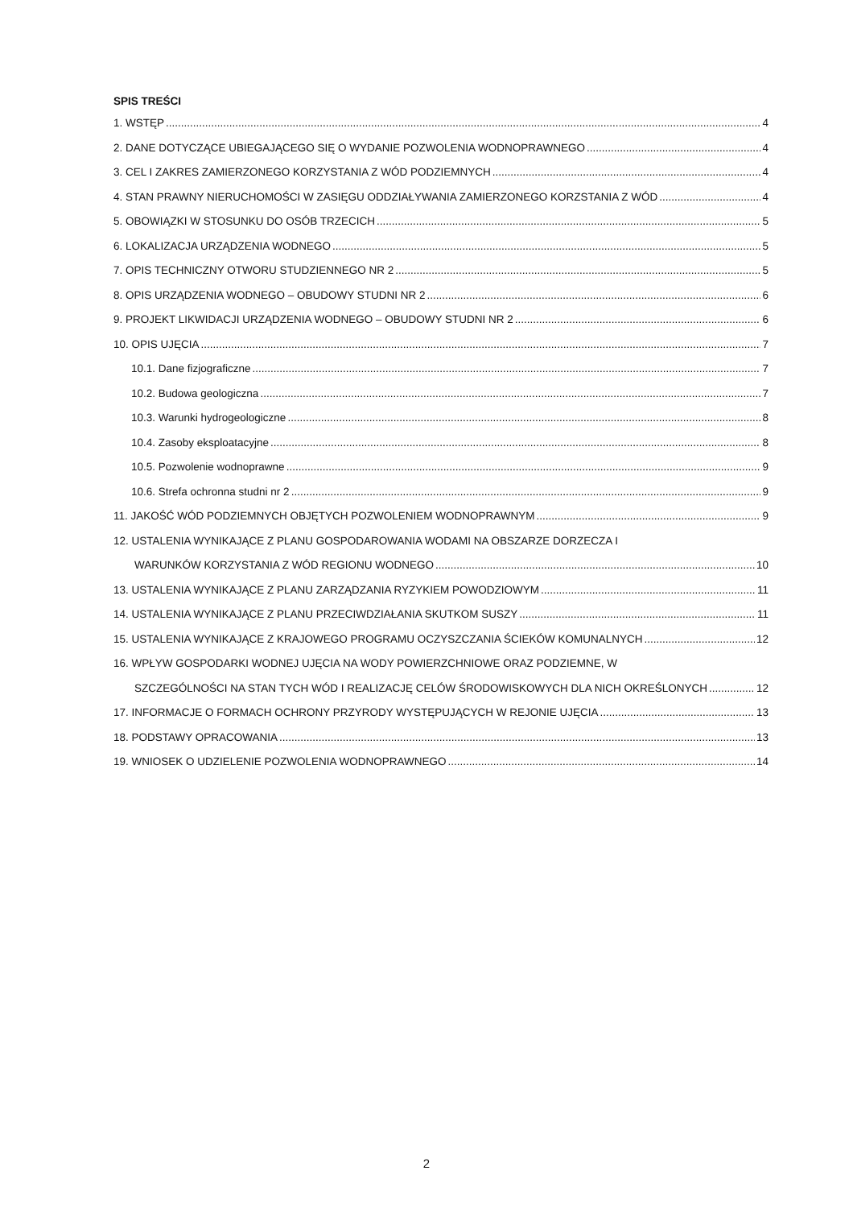SPIS TREŚCI
1. WSTĘP 4
2. DANE DOTYCZĄCE UBIEGAJĄCEGO SIĘ O WYDANIE POZWOLENIA WODNOPRAWNEGO 4
3. CEL I ZAKRES ZAMIERZONEGO KORZYSTANIA Z WÓD PODZIEMNYCH 4
4. STAN PRAWNY NIERUCHOMOŚCI W ZASIĘGU ODDZIAŁYWANIA ZAMIERZONEGO KORZSTANIA Z WÓD 4
5. OBOWIĄZKI W STOSUNKU DO OSÓB TRZECICH 5
6. LOKALIZACJA URZĄDZENIA WODNEGO 5
7. OPIS TECHNICZNY OTWORU STUDZIENNEGO NR 2 5
8. OPIS URZĄDZENIA WODNEGO – OBUDOWY STUDNI NR 2 6
9. PROJEKT LIKWIDACJI URZĄDZENIA WODNEGO – OBUDOWY STUDNI NR 2 6
10. OPIS UJĘCIA 7
10.1. Dane fizjograficzne 7
10.2. Budowa geologiczna 7
10.3. Warunki hydrogeologiczne 8
10.4. Zasoby eksploatacyjne 8
10.5. Pozwolenie wodnoprawne 9
10.6. Strefa ochronna studni nr 2 9
11. JAKOŚĆ WÓD PODZIEMNYCH OBJĘTYCH POZWOLENIEM WODNOPRAWNYM 9
12. USTALENIA WYNIKAJĄCE Z PLANU GOSPODAROWANIA WODAMI NA OBSZARZE DORZECZA I
WARUNKÓW KORZYSTANIA Z WÓD REGIONU WODNEGO 10
13. USTALENIA WYNIKAJĄCE Z PLANU ZARZĄDZANIA RYZYKIEM POWODZIOWYM 11
14. USTALENIA WYNIKAJĄCE Z PLANU PRZECIWDZIAŁANIA SKUTKOM SUSZY 11
15. USTALENIA WYNIKAJĄCE Z KRAJOWEGO PROGRAMU OCZYSZCZANIA ŚCIEKÓW KOMUNALNYCH 12
16. WPŁYW GOSPODARKI WODNEJ UJĘCIA NA WODY POWIERZCHNIOWE ORAZ PODZIEMNE, W
SZCZEGÓLNOŚCI NA STAN TYCH WÓD I REALIZACJĘ CELÓW ŚRODOWISKOWYCH DLA NICH OKREŚLONYCH 12
17. INFORMACJE O FORMACH OCHRONY PRZYRODY WYSTĘPUJĄCYCH W REJONIE UJĘCIA 13
18. PODSTAWY OPRACOWANIA 13
19. WNIOSEK O UDZIELENIE POZWOLENIA WODNOPRAWNEGO 14
2